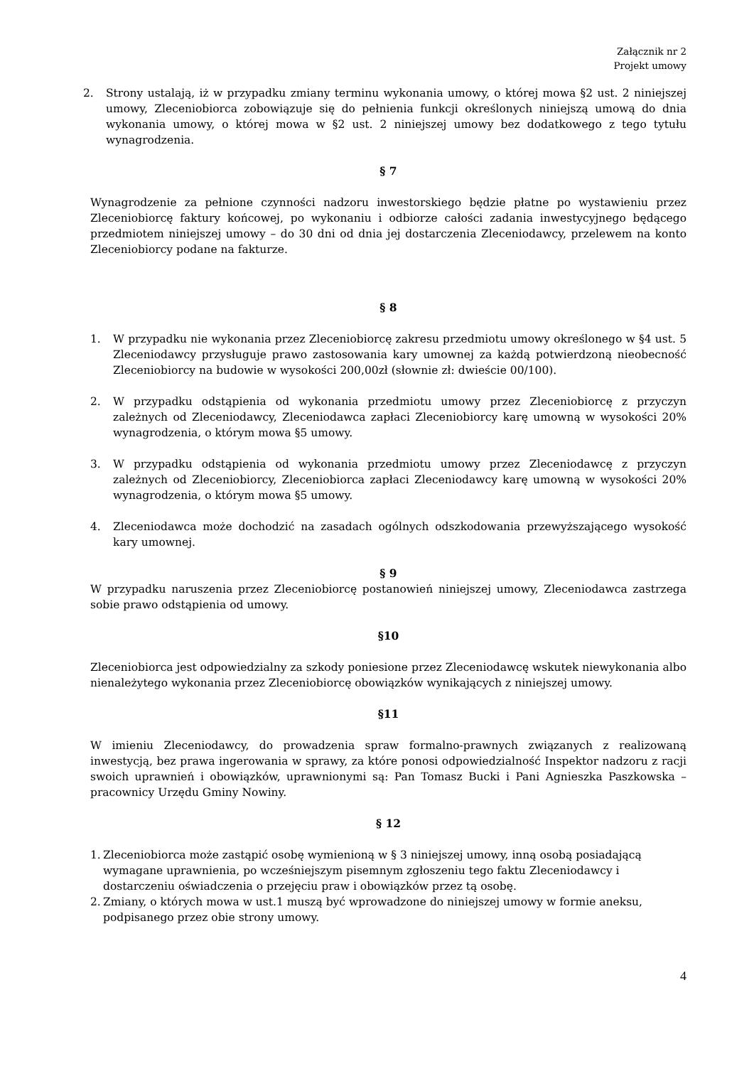Załącznik nr 2
Projekt umowy
2. Strony ustalają, iż w przypadku zmiany terminu wykonania umowy, o której mowa §2 ust. 2 niniejszej umowy, Zleceniobiorca zobowiązuje się do pełnienia funkcji określonych niniejszą umową do dnia wykonania umowy, o której mowa w §2 ust. 2 niniejszej umowy bez dodatkowego z tego tytułu wynagrodzenia.
§ 7
Wynagrodzenie za pełnione czynności nadzoru inwestorskiego będzie płatne po wystawieniu przez Zleceniobiorcę faktury końcowej, po wykonaniu i odbiorze całości zadania inwestycyjnego będącego przedmiotem niniejszej umowy – do 30 dni od dnia jej dostarczenia Zleceniodawcy, przelewem na konto Zleceniobiorcy podane na fakturze.
§ 8
1. W przypadku nie wykonania przez Zleceniobiorcę zakresu przedmiotu umowy określonego w §4 ust. 5 Zleceniodawcy przysługuje prawo zastosowania kary umownej za każdą potwierdzoną nieobecność Zleceniobiorcy na budowie w wysokości 200,00zł (słownie zł: dwieście 00/100).
2. W przypadku odstąpienia od wykonania przedmiotu umowy przez Zleceniobiorcę z przyczyn zależnych od Zleceniodawcy, Zleceniodawca zapłaci Zleceniobiorcy karę umowną w wysokości 20% wynagrodzenia, o którym mowa §5 umowy.
3. W przypadku odstąpienia od wykonania przedmiotu umowy przez Zleceniodawcę z przyczyn zależnych od Zleceniobiorcy, Zleceniobiorca zapłaci Zleceniodawcy karę umowną w wysokości 20% wynagrodzenia, o którym mowa §5 umowy.
4. Zleceniodawca może dochodzić na zasadach ogólnych odszkodowania przewyższającego wysokość kary umownej.
§ 9
W przypadku naruszenia przez Zleceniobiorcę postanowień niniejszej umowy, Zleceniodawca zastrzega sobie prawo odstąpienia od umowy.
§10
Zleceniobiorca jest odpowiedzialny za szkody poniesione przez Zleceniodawcę wskutek niewykonania albo nienależytego wykonania przez Zleceniobiorcę obowiązków wynikających z niniejszej umowy.
§11
W imieniu Zleceniodawcy, do prowadzenia spraw formalno-prawnych związanych z realizowaną inwestycją, bez prawa ingerowania w sprawy, za które ponosi odpowiedzialność Inspektor nadzoru z racji swoich uprawnień i obowiązków, uprawnionymi są: Pan Tomasz Bucki i Pani Agnieszka Paszkowska – pracownicy Urzędu Gminy Nowiny.
§ 12
1.
Zleceniobiorca może zastąpić osobę wymienioną w § 3 niniejszej umowy, inną osobą posiadającą wymagane uprawnienia, po wcześniejszym pisemnym zgłoszeniu tego faktu Zleceniodawcy i dostarczeniu oświadczenia o przejęciu praw i obowiązków przez tą osobę.
2.
Zmiany, o których mowa w ust.1 muszą być wprowadzone do niniejszej umowy w formie aneksu, podpisanego przez obie strony umowy.
4